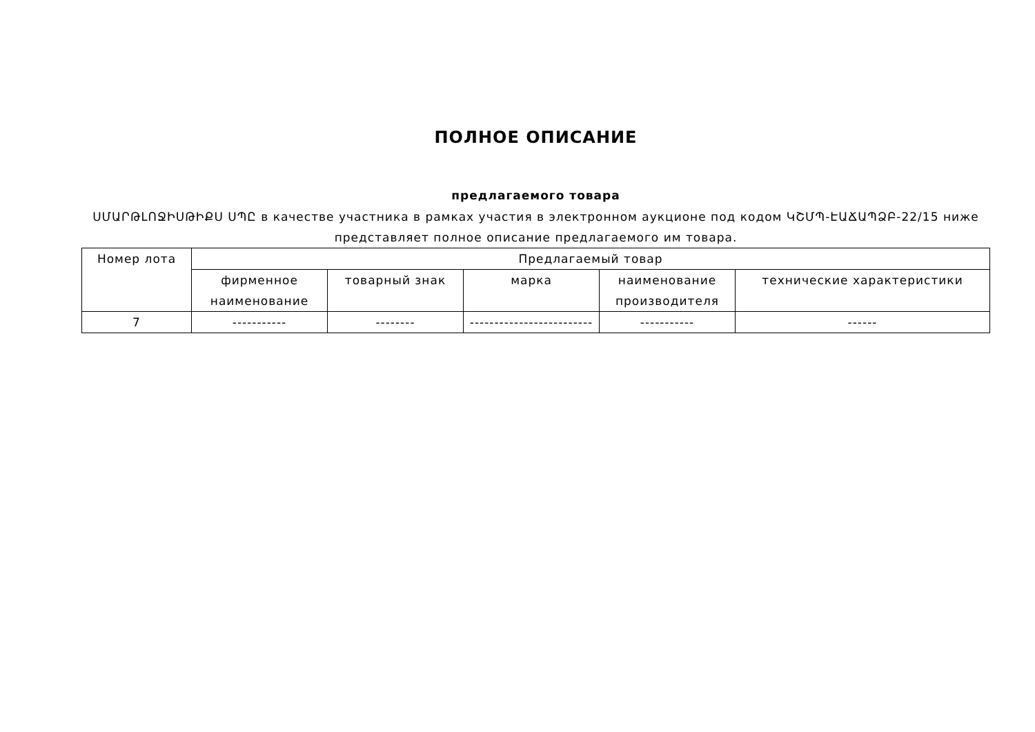ПОЛНОЕ ОПИСАНИЕ
предлагаемого товара
ՍՄԱՐԹԼՈՋԻՍԹԻՔՍ ՍՊԸ в качестве участника в рамках участия в электронном аукционе под кодом ԿՇՄՊ-ԷԱՃԱՊՁԲ-22/15 ниже представляет полное описание предлагаемого им товара.
| Номер лота | Предлагаемый товар | | | | |
| --- | --- | --- | --- | --- | --- |
| | фирменное наименование | товарный знак | марка | наименование производителя | технические характеристики |
| 7 | ----------- | -------- | ------------------------- | ----------- | ------ |